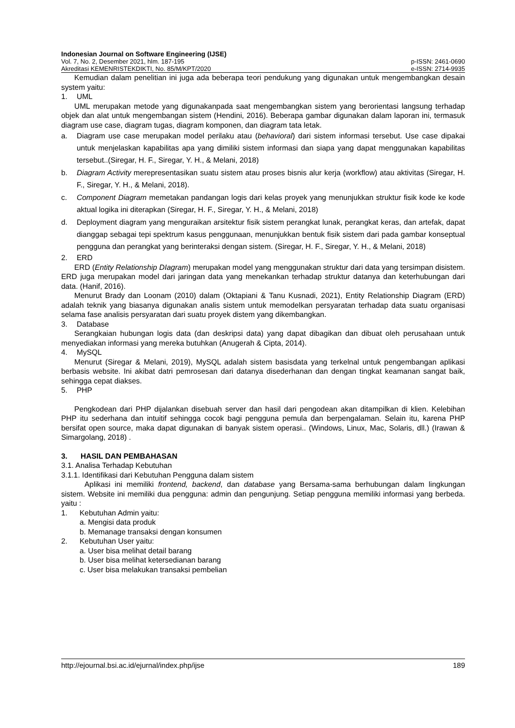Indonesian Journal on Software Engineering (IJSE)
Vol. 7, No. 2, Desember 2021, hlm. 187-195 p-ISSN: 2461-0690
Akreditasi KEMENRISTEKDIKTI, No. 85/M/KPT/2020 e-ISSN: 2714-9935
Kemudian dalam penelitian ini juga ada beberapa teori pendukung yang digunakan untuk mengembangkan desain system yaitu:
1. UML
UML merupakan metode yang digunakanpada saat mengembangkan sistem yang berorientasi langsung terhadap objek dan alat untuk mengembangan sistem (Hendini, 2016). Beberapa gambar digunakan dalam laporan ini, termasuk diagram use case, diagram tugas, diagram komponen, dan diagram tata letak.
a. Diagram use case merupakan model perilaku atau (behavioral) dari sistem informasi tersebut. Use case dipakai untuk menjelaskan kapabilitas apa yang dimiliki sistem informasi dan siapa yang dapat menggunakan kapabilitas tersebut..(Siregar, H. F., Siregar, Y. H., & Melani, 2018)
b. Diagram Activity merepresentasikan suatu sistem atau proses bisnis alur kerja (workflow) atau aktivitas (Siregar, H. F., Siregar, Y. H., & Melani, 2018).
c. Component Diagram memetakan pandangan logis dari kelas proyek yang menunjukkan struktur fisik kode ke kode aktual logika ini diterapkan (Siregar, H. F., Siregar, Y. H., & Melani, 2018)
d. Deployment diagram yang menguraikan arsitektur fisik sistem perangkat lunak, perangkat keras, dan artefak, dapat dianggap sebagai tepi spektrum kasus penggunaan, menunjukkan bentuk fisik sistem dari pada gambar konseptual pengguna dan perangkat yang berinteraksi dengan sistem. (Siregar, H. F., Siregar, Y. H., & Melani, 2018)
2. ERD
ERD (Entity Relationship DIagram) merupakan model yang menggunakan struktur dari data yang tersimpan disistem. ERD juga merupakan model dari jaringan data yang menekankan terhadap struktur datanya dan keterhubungan dari data. (Hanif, 2016).
Menurut Brady dan Loonam (2010) dalam (Oktapiani & Tanu Kusnadi, 2021), Entity Relationship Diagram (ERD) adalah teknik yang biasanya digunakan analis sistem untuk memodelkan persyaratan terhadap data suatu organisasi selama fase analisis persyaratan dari suatu proyek distem yang dikembangkan.
3. Database
Serangkaian hubungan logis data (dan deskripsi data) yang dapat dibagikan dan dibuat oleh perusahaan untuk menyediakan informasi yang mereka butuhkan (Anugerah & Cipta, 2014).
4. MySQL
Menurut (Siregar & Melani, 2019), MySQL adalah sistem basisdata yang terkelnal untuk pengembangan aplikasi berbasis website. Ini akibat datri pemrosesan dari datanya disederhanan dan dengan tingkat keamanan sangat baik, sehingga cepat diakses.
5. PHP
Pengkodean dari PHP dijalankan disebuah server dan hasil dari pengodean akan ditampilkan di klien. Kelebihan PHP itu sederhana dan intuitif sehingga cocok bagi pengguna pemula dan berpengalaman. Selain itu, karena PHP bersifat open source, maka dapat digunakan di banyak sistem operasi.. (Windows, Linux, Mac, Solaris, dll.) (Irawan & Simargolang, 2018) .
3. HASIL DAN PEMBAHASAN
3.1. Analisa Terhadap Kebutuhan
3.1.1. Identifikasi dari Kebutuhan Pengguna dalam sistem
Aplikasi ini memiliki frontend, backend, dan database yang Bersama-sama berhubungan dalam lingkungan sistem. Website ini memiliki dua pengguna: admin dan pengunjung. Setiap pengguna memiliki informasi yang berbeda. yaitu :
1. Kebutuhan Admin yaitu:
a. Mengisi data produk
b. Memanage transaksi dengan konsumen
2. Kebutuhan User yaitu:
a. User bisa melihat detail barang
b. User bisa melihat ketersedianan barang
c. User bisa melakukan transaksi pembelian
http://ejournal.bsi.ac.id/ejurnal/index.php/ijse 189